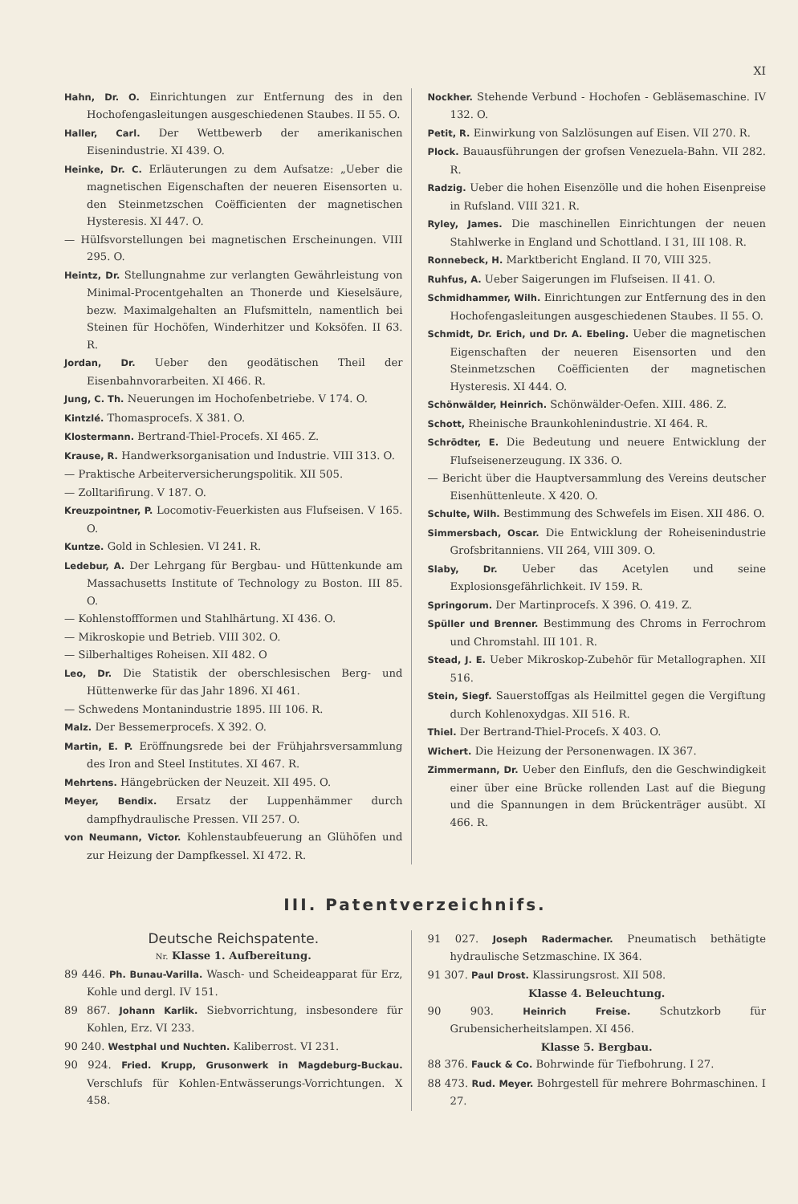XI
Hahn, Dr. O. Einrichtungen zur Entfernung des in den Hochofengasleitungen ausgeschiedenen Staubes. II 55. O.
Haller, Carl. Der Wettbewerb der amerikanischen Eisenindustrie. XI 439. O.
Heinke, Dr. C. Erläuterungen zu dem Aufsatze: „Ueber die magnetischen Eigenschaften der neueren Eisensorten u. den Steinmetzschen Coëfficienten der magnetischen Hysteresis. XI 447. O.
— Hülfsvorstellungen bei magnetischen Erscheinungen. VIII 295. O.
Heintz, Dr. Stellungnahme zur verlangten Gewährleistung von Minimal-Procentgehalten an Thonerde und Kieselsäure, bezw. Maximalgehalten an Flufsmitteln, namentlich bei Steinen für Hochöfen, Winderhitzer und Koksöfen. II 63. R.
Jordan, Dr. Ueber den geodätischen Theil der Eisenbahnvorarbeiten. XI 466. R.
Jung, C. Th. Neuerungen im Hochofenbetriebe. V 174. O.
Kintzlé. Thomasprocefs. X 381. O.
Klostermann. Bertrand-Thiel-Procefs. XI 465. Z.
Krause, R. Handwerksorganisation und Industrie. VIII 313. O.
— Praktische Arbeiterversicherungspolitik. XII 505.
— Zolltarifirung. V 187. O.
Kreuzpointner, P. Locomotiv-Feuerkisten aus Flufseisen. V 165. O.
Kuntze. Gold in Schlesien. VI 241. R.
Ledebur, A. Der Lehrgang für Bergbau- und Hüttenkunde am Massachusetts Institute of Technology zu Boston. III 85. O.
— Kohlenstoffformen und Stahlhärtung. XI 436. O.
— Mikroskopie und Betrieb. VIII 302. O.
— Silberhaltiges Roheisen. XII 482. O
Leo, Dr. Die Statistik der oberschlesischen Berg- und Hüttenwerke für das Jahr 1896. XI 461.
— Schwedens Montanindustrie 1895. III 106. R.
Malz. Der Bessemerprocefs. X 392. O.
Martin, E. P. Eröffnungsrede bei der Frühjahrsversammlung des Iron and Steel Institutes. XI 467. R.
Mehrtens. Hängebrücken der Neuzeit. XII 495. O.
Meyer, Bendix. Ersatz der Luppenhämmer durch dampfhydraulische Pressen. VII 257. O.
von Neumann, Victor. Kohlenstaubfeuerung an Glühöfen und zur Heizung der Dampfkessel. XI 472. R.
Nockher. Stehende Verbund - Hochofen - Gebläsemaschine. IV 132. O.
Petit, R. Einwirkung von Salzlösungen auf Eisen. VII 270. R.
Plock. Bauausführungen der grofsen Venezuela-Bahn. VII 282. R.
Radzig. Ueber die hohen Eisenzölle und die hohen Eisenpreise in Rufsland. VIII 321. R.
Ryley, James. Die maschinellen Einrichtungen der neuen Stahlwerke in England und Schottland. I 31, III 108. R.
Ronnebeck, H. Marktbericht England. II 70, VIII 325.
Ruhfus, A. Ueber Saigerungen im Flufseisen. II 41. O.
Schmidhammer, Wilh. Einrichtungen zur Entfernung des in den Hochofengasleitungen ausgeschiedenen Staubes. II 55. O.
Schmidt, Dr. Erich, und Dr. A. Ebeling. Ueber die magnetischen Eigenschaften der neueren Eisensorten und den Steinmetzschen Coëfficienten der magnetischen Hysteresis. XI 444. O.
Schönwälder, Heinrich. Schönwälder-Oefen. XIII. 486. Z.
Schott, Rheinische Braunkohlenindustrie. XI 464. R.
Schrödter, E. Die Bedeutung und neuere Entwicklung der Flufseisenerzeugung. IX 336. O.
— Bericht über die Hauptversammlung des Vereins deutscher Eisenhüttenleute. X 420. O.
Schulte, Wilh. Bestimmung des Schwefels im Eisen. XII 486. O.
Simmersbach, Oscar. Die Entwicklung der Roheisenindustrie Grofsbritanniens. VII 264, VIII 309. O.
Slaby, Dr. Ueber das Acetylen und seine Explosionsgefährlichkeit. IV 159. R.
Springorum. Der Martinprocefs. X 396. O. 419. Z.
Spüller und Brenner. Bestimmung des Chroms in Ferrochrom und Chromstahl. III 101. R.
Stead, J. E. Ueber Mikroskop-Zubehör für Metallographen. XII 516.
Stein, Siegf. Sauerstoffgas als Heilmittel gegen die Vergiftung durch Kohlenoxydgas. XII 516. R.
Thiel. Der Bertrand-Thiel-Procefs. X 403. O.
Wichert. Die Heizung der Personenwagen. IX 367.
Zimmermann, Dr. Ueber den Einflufs, den die Geschwindigkeit einer über eine Brücke rollenden Last auf die Biegung und die Spannungen in dem Brückenträger ausübt. XI 466. R.
III. Patentverzeichnifs.
Deutsche Reichspatente.
Nr. Klasse 1. Aufbereitung.
89 446. Ph. Bunau-Varilla. Wasch- und Scheideapparat für Erz, Kohle und dergl. IV 151.
89 867. Johann Karlik. Siebvorrichtung, insbesondere für Kohlen, Erz. VI 233.
90 240. Westphal und Nuchten. Kaliberrost. VI 231.
90 924. Fried. Krupp, Grusonwerk in Magdeburg-Buckau. Verschlufs für Kohlen-Entwässerungs-Vorrichtungen. X 458.
91 027. Joseph Radermacher. Pneumatisch bethätigte hydraulische Setzmaschine. IX 364.
91 307. Paul Drost. Klassirungsrost. XII 508.
Klasse 4. Beleuchtung.
90 903. Heinrich Freise. Schutzkorb für Grubensicherheitslampen. XI 456.
Klasse 5. Bergbau.
88 376. Fauck & Co. Bohrwinde für Tiefbohrung. I 27.
88 473. Rud. Meyer. Bohrgestell für mehrere Bohrmaschinen. I 27.